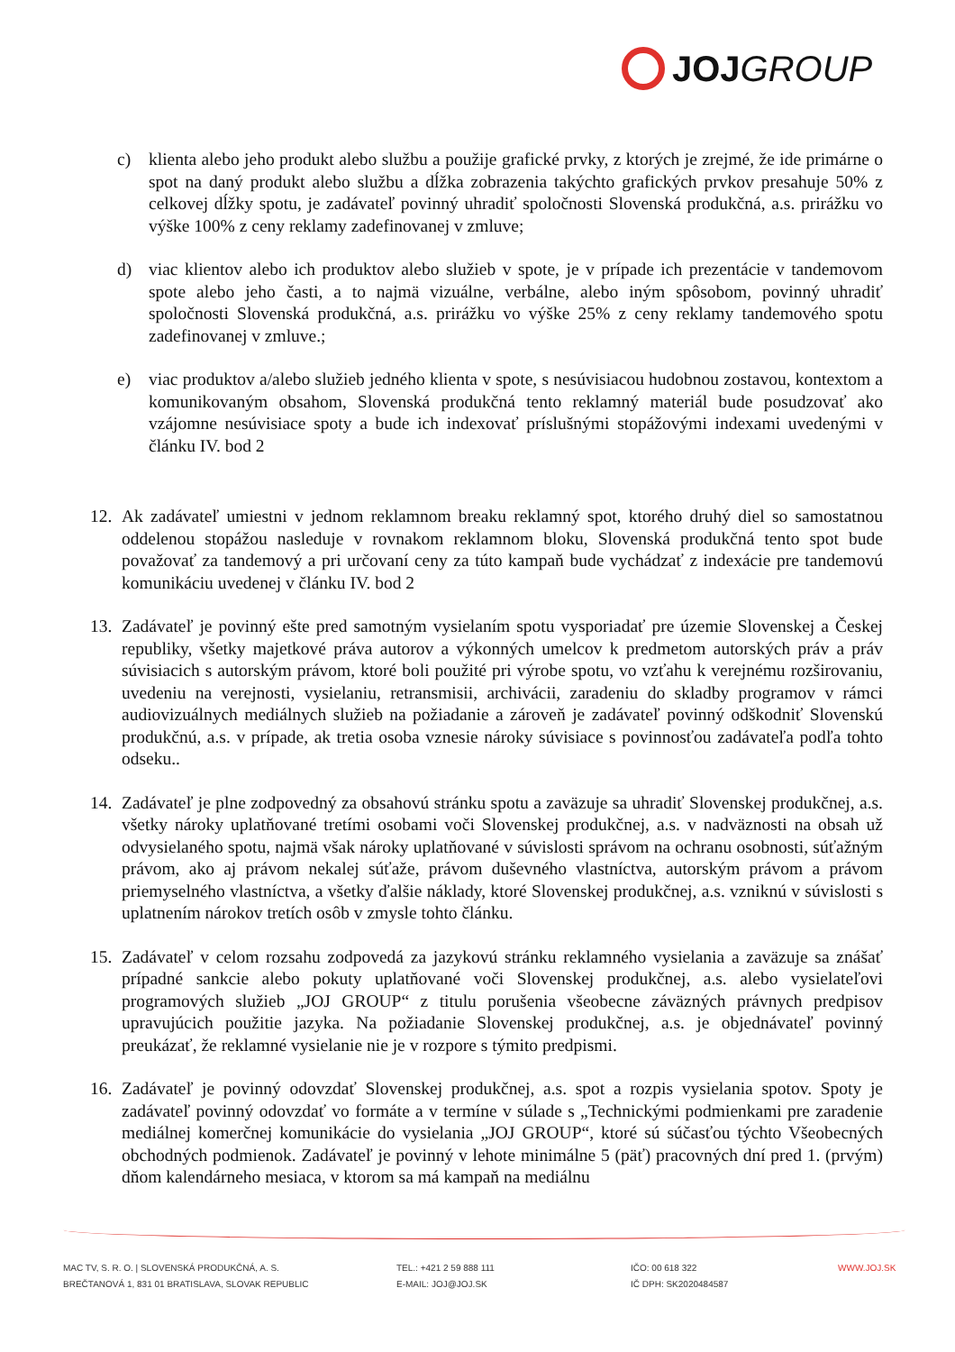JOJ GROUP
c) klienta alebo jeho produkt alebo službu a použije grafické prvky, z ktorých je zrejmé, že ide primárne o spot na daný produkt alebo službu a dĺžka zobrazenia takýchto grafických prvkov presahuje 50% z celkovej dĺžky spotu, je zadávateľ povinný uhradiť spoločnosti Slovenská produkčná, a.s. prirážku vo výške 100% z ceny reklamy zadefinovanej v zmluve;
d) viac klientov alebo ich produktov alebo služieb v spote, je v prípade ich prezentácie v tandemovom spote alebo jeho časti, a to najmä vizuálne, verbálne, alebo iným spôsobom, povinný uhradiť spoločnosti Slovenská produkčná, a.s. prirážku vo výške 25% z ceny reklamy tandemového spotu zadefinovanej v zmluve.;
e) viac produktov a/alebo služieb jedného klienta v spote, s nesúvisiacou hudobnou zostavou, kontextom a komunikovaným obsahom, Slovenská produkčná tento reklamný materiál bude posudzovať ako vzájomne nesúvisiace spoty a bude ich indexovať príslušnými stopážovými indexami uvedenými v článku IV. bod 2
12. Ak zadávateľ umiestni v jednom reklamnom breaku reklamný spot, ktorého druhý diel so samostatnou oddelenou stopážou nasleduje v rovnakom reklamnom bloku, Slovenská produkčná tento spot bude považovať za tandemový a pri určovaní ceny za túto kampaň bude vychádzať z indexácie pre tandemovú komunikáciu uvedenej v článku IV. bod 2
13. Zadávateľ je povinný ešte pred samotným vysielaním spotu vysporiadať pre územie Slovenskej a Českej republiky, všetky majetkové práva autorov a výkonných umelcov k predmetom autorských práv a práv súvisiacich s autorským právom, ktoré boli použité pri výrobe spotu, vo vzťahu k verejnému rozširovaniu, uvedeniu na verejnosti, vysielaniu, retransmisii, archivácii, zaradeniu do skladby programov v rámci audiovizuálnych mediálnych služieb na požiadanie a zároveň je zadávateľ povinný odškodniť Slovenskú produkčnú, a.s. v prípade, ak tretia osoba vznesie nároky súvisiace s povinnosťou zadávateľa podľa tohto odseku..
14. Zadávateľ je plne zodpovedný za obsahovú stránku spotu a zaväzuje sa uhradiť Slovenskej produkčnej, a.s. všetky nároky uplatňované tretími osobami voči Slovenskej produkčnej, a.s. v nadväznosti na obsah už odvysielaného spotu, najmä však nároky uplatňované v súvislosti správom na ochranu osobnosti, súťažným právom, ako aj právom nekalej súťaže, právom duševného vlastníctva, autorským právom a právom priemyselného vlastníctva, a všetky ďalšie náklady, ktoré Slovenskej produkčnej, a.s. vzniknú v súvislosti s uplatnením nárokov tretích osôb v zmysle tohto článku.
15. Zadávateľ v celom rozsahu zodpovedá za jazykovú stránku reklamného vysielania a zaväzuje sa znášať prípadné sankcie alebo pokuty uplatňované voči Slovenskej produkčnej, a.s. alebo vysielateľovi programových služieb „JOJ GROUP“ z titulu porušenia všeobecne záväzných právnych predpisov upravujúcich použitie jazyka. Na požiadanie Slovenskej produkčnej, a.s. je objednávateľ povinný preukázať, že reklamné vysielanie nie je v rozpore s týmito predpismi.
16. Zadávateľ je povinný odovzdať Slovenskej produkčnej, a.s. spot a rozpis vysielania spotov. Spoty je zadávateľ povinný odovzdať vo formáte a v termíne v súlade s „Technickými podmienkami pre zaradenie mediálnej komerčnej komunikácie do vysielania „JOJ GROUP“, ktoré sú súčasťou týchto Všeobecných obchodných podmienok. Zadávateľ je povinný v lehote minimálne 5 (päť) pracovných dní pred 1. (prvým) dňom kalendárneho mesiaca, v ktorom sa má kampaň na mediálnu
MAC TV, S. R. O. | SLOVENSKÁ PRODUKČNÁ, A. S.
BREČTANOVÁ 1, 831 01 BRATISLAVA, SLOVAK REPUBLIC
TEL.: +421 2 59 888 111
E-MAIL: JOJ@JOJ.SK
IČO: 00 618 322
IČ DPH: SK2020484587
WWW.JOJ.SK